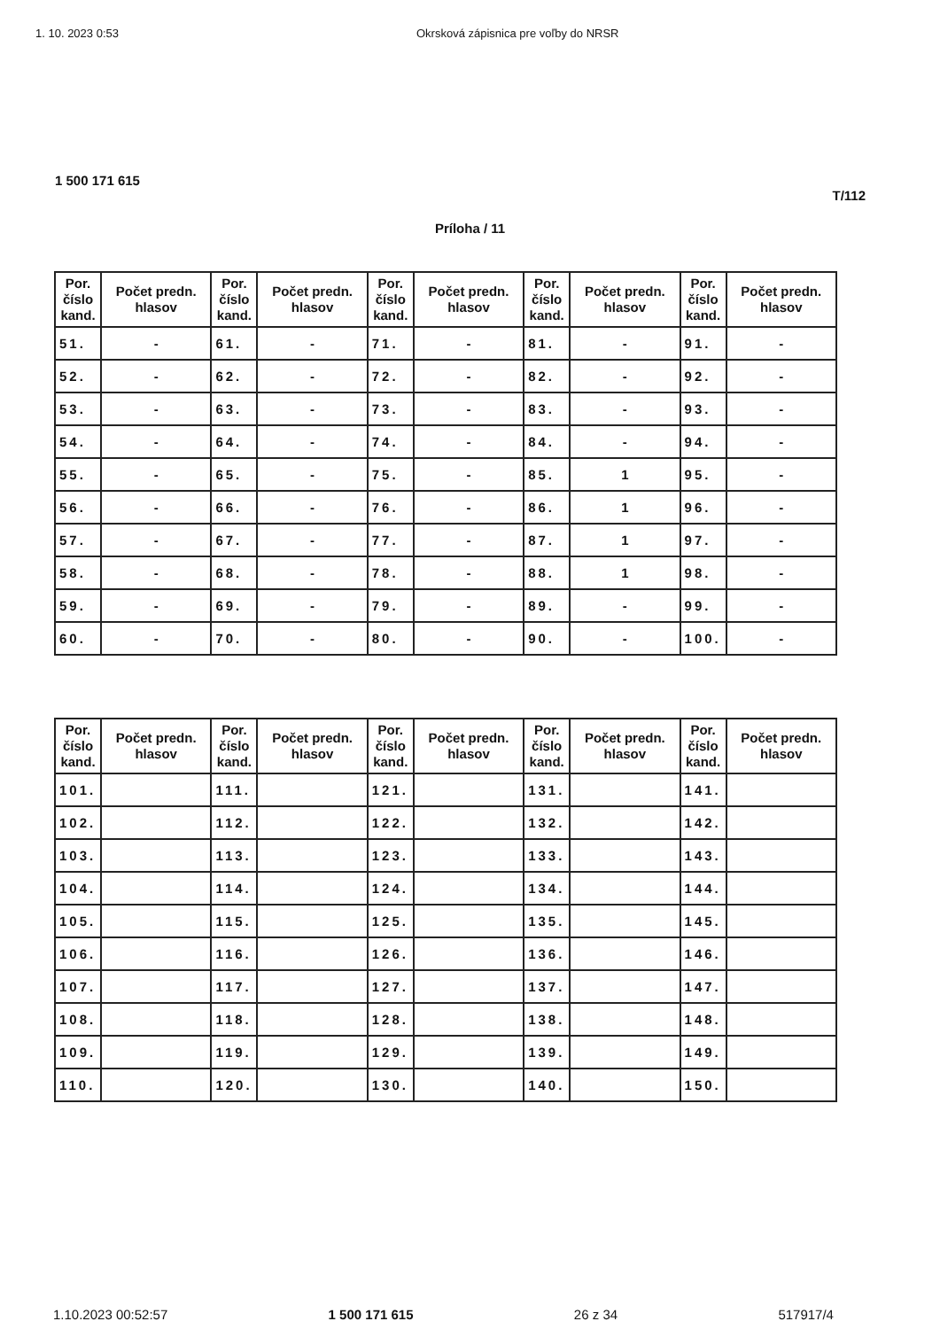1. 10. 2023 0:53 Okrsková zápisnica pre voľby do NRSR
1 500 171 615
T/112
Príloha / 11
| Por. číslo kand. | Počet predn. hlasov | Por. číslo kand. | Počet predn. hlasov | Por. číslo kand. | Počet predn. hlasov | Por. číslo kand. | Počet predn. hlasov | Por. číslo kand. | Počet predn. hlasov |
| --- | --- | --- | --- | --- | --- | --- | --- | --- | --- |
| 51. | - | 61. | - | 71. | - | 81. | - | 91. | - |
| 52. | - | 62. | - | 72. | - | 82. | - | 92. | - |
| 53. | - | 63. | - | 73. | - | 83. | - | 93. | - |
| 54. | - | 64. | - | 74. | - | 84. | - | 94. | - |
| 55. | - | 65. | - | 75. | - | 85. | 1 | 95. | - |
| 56. | - | 66. | - | 76. | - | 86. | 1 | 96. | - |
| 57. | - | 67. | - | 77. | - | 87. | 1 | 97. | - |
| 58. | - | 68. | - | 78. | - | 88. | 1 | 98. | - |
| 59. | - | 69. | - | 79. | - | 89. | - | 99. | - |
| 60. | - | 70. | - | 80. | - | 90. | - | 100. | - |
| Por. číslo kand. | Počet predn. hlasov | Por. číslo kand. | Počet predn. hlasov | Por. číslo kand. | Počet predn. hlasov | Por. číslo kand. | Počet predn. hlasov | Por. číslo kand. | Počet predn. hlasov |
| --- | --- | --- | --- | --- | --- | --- | --- | --- | --- |
| 101. | | 111. | | 121. | | 131. | | 141. | |
| 102. | | 112. | | 122. | | 132. | | 142. | |
| 103. | | 113. | | 123. | | 133. | | 143. | |
| 104. | | 114. | | 124. | | 134. | | 144. | |
| 105. | | 115. | | 125. | | 135. | | 145. | |
| 106. | | 116. | | 126. | | 136. | | 146. | |
| 107. | | 117. | | 127. | | 137. | | 147. | |
| 108. | | 118. | | 128. | | 138. | | 148. | |
| 109. | | 119. | | 129. | | 139. | | 149. | |
| 110. | | 120. | | 130. | | 140. | | 150. | |
1.10.2023 00:52:57 1 500 171 615 26 z 34 517917/4